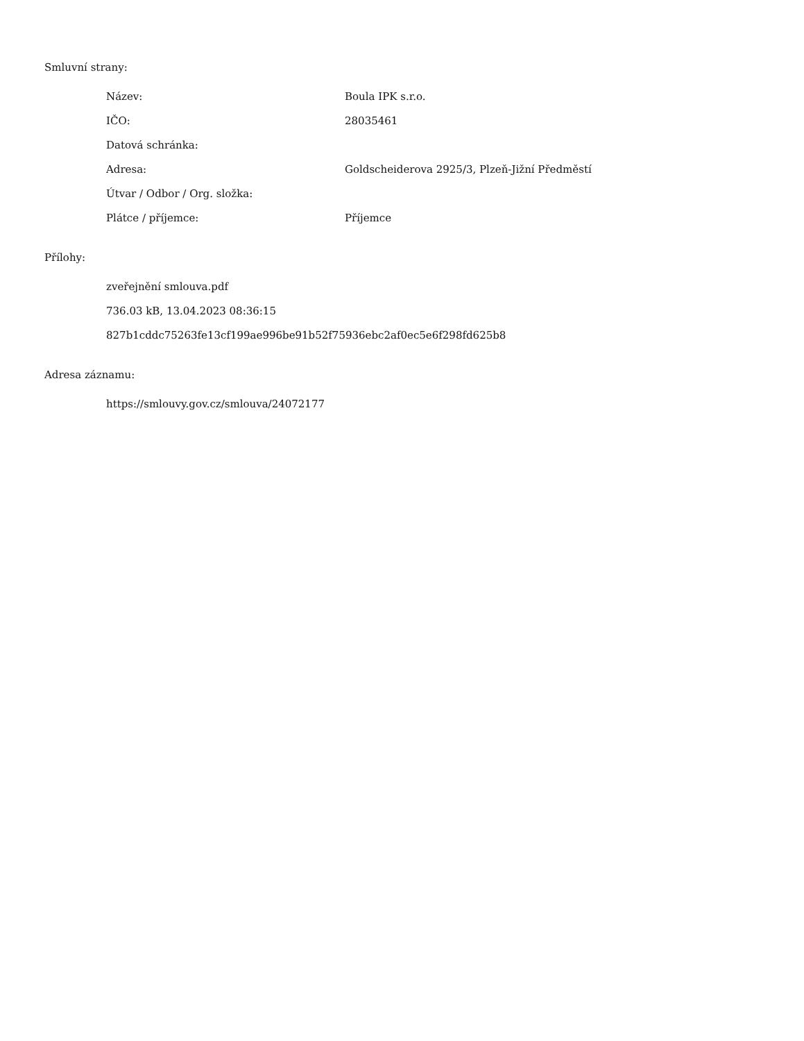Smluvní strany:
| Název: | Boula IPK s.r.o. |
| IČO: | 28035461 |
| Datová schránka: | |
| Adresa: | Goldscheiderova 2925/3, Plzeň-Jižní Předměstí |
| Útvar / Odbor / Org. složka: | |
| Plátce / příjemce: | Příjemce |
Přílohy:
zveřejnění smlouva.pdf
736.03 kB, 13.04.2023 08:36:15
827b1cddc75263fe13cf199ae996be91b52f75936ebc2af0ec5e6f298fd625b8
Adresa záznamu:
https://smlouvy.gov.cz/smlouva/24072177